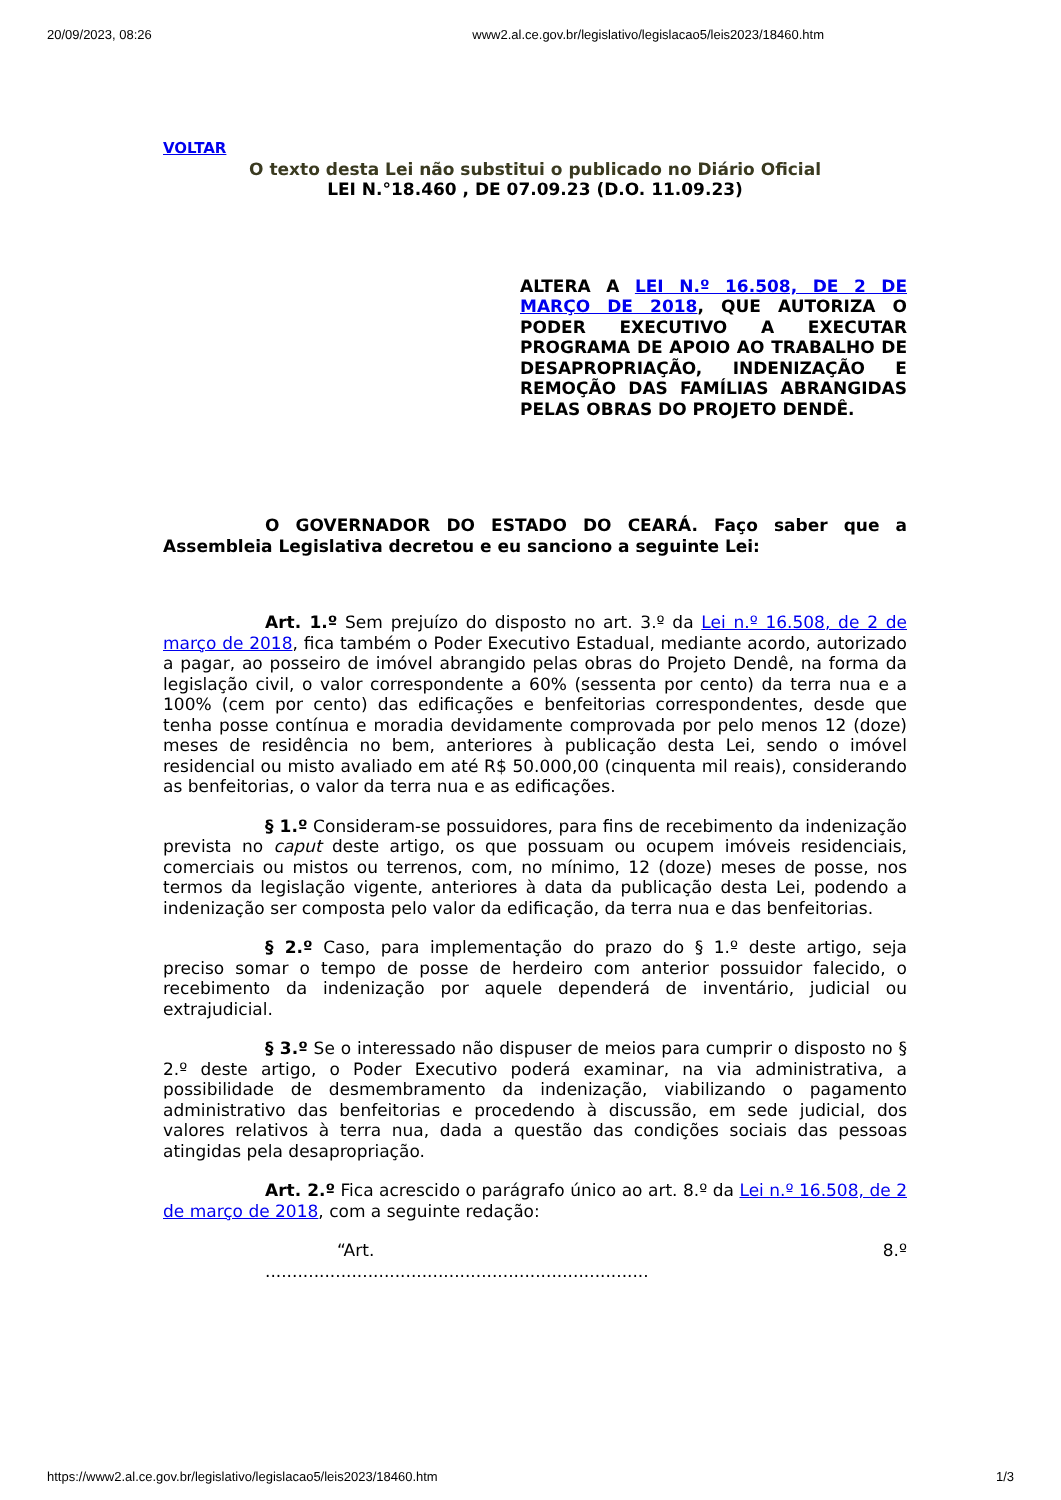20/09/2023, 08:26 www2.al.ce.gov.br/legislativo/legislacao5/leis2023/18460.htm
VOLTAR
O texto desta Lei não substitui o publicado no Diário Oficial
LEI N.°18.460 , DE 07.09.23 (D.O. 11.09.23)
ALTERA A LEI N.º 16.508, DE 2 DE MARÇO DE 2018, QUE AUTORIZA O PODER EXECUTIVO A EXECUTAR PROGRAMA DE APOIO AO TRABALHO DE DESAPROPRIAÇÃO, INDENIZAÇÃO E REMOÇÃO DAS FAMÍLIAS ABRANGIDAS PELAS OBRAS DO PROJETO DENDÊ.
O GOVERNADOR DO ESTADO DO CEARÁ. Faço saber que a Assembleia Legislativa decretou e eu sanciono a seguinte Lei:
Art. 1.º Sem prejuízo do disposto no art. 3.º da Lei n.º 16.508, de 2 de março de 2018, fica também o Poder Executivo Estadual, mediante acordo, autorizado a pagar, ao posseiro de imóvel abrangido pelas obras do Projeto Dendê, na forma da legislação civil, o valor correspondente a 60% (sessenta por cento) da terra nua e a 100% (cem por cento) das edificações e benfeitorias correspondentes, desde que tenha posse contínua e moradia devidamente comprovada por pelo menos 12 (doze) meses de residência no bem, anteriores à publicação desta Lei, sendo o imóvel residencial ou misto avaliado em até R$ 50.000,00 (cinquenta mil reais), considerando as benfeitorias, o valor da terra nua e as edificações.
§ 1.º Consideram-se possuidores, para fins de recebimento da indenização prevista no caput deste artigo, os que possuam ou ocupem imóveis residenciais, comerciais ou mistos ou terrenos, com, no mínimo, 12 (doze) meses de posse, nos termos da legislação vigente, anteriores à data da publicação desta Lei, podendo a indenização ser composta pelo valor da edificação, da terra nua e das benfeitorias.
§ 2.º Caso, para implementação do prazo do § 1.º deste artigo, seja preciso somar o tempo de posse de herdeiro com anterior possuidor falecido, o recebimento da indenização por aquele dependerá de inventário, judicial ou extrajudicial.
§ 3.º Se o interessado não dispuser de meios para cumprir o disposto no § 2.º deste artigo, o Poder Executivo poderá examinar, na via administrativa, a possibilidade de desmembramento da indenização, viabilizando o pagamento administrativo das benfeitorias e procedendo à discussão, em sede judicial, dos valores relativos à terra nua, dada a questão das condições sociais das pessoas atingidas pela desapropriação.
Art. 2.º Fica acrescido o parágrafo único ao art. 8.º da Lei n.º 16.508, de 2 de março de 2018, com a seguinte redação:
“Art. 8.º
.......................................................................
https://www2.al.ce.gov.br/legislativo/legislacao5/leis2023/18460.htm 1/3